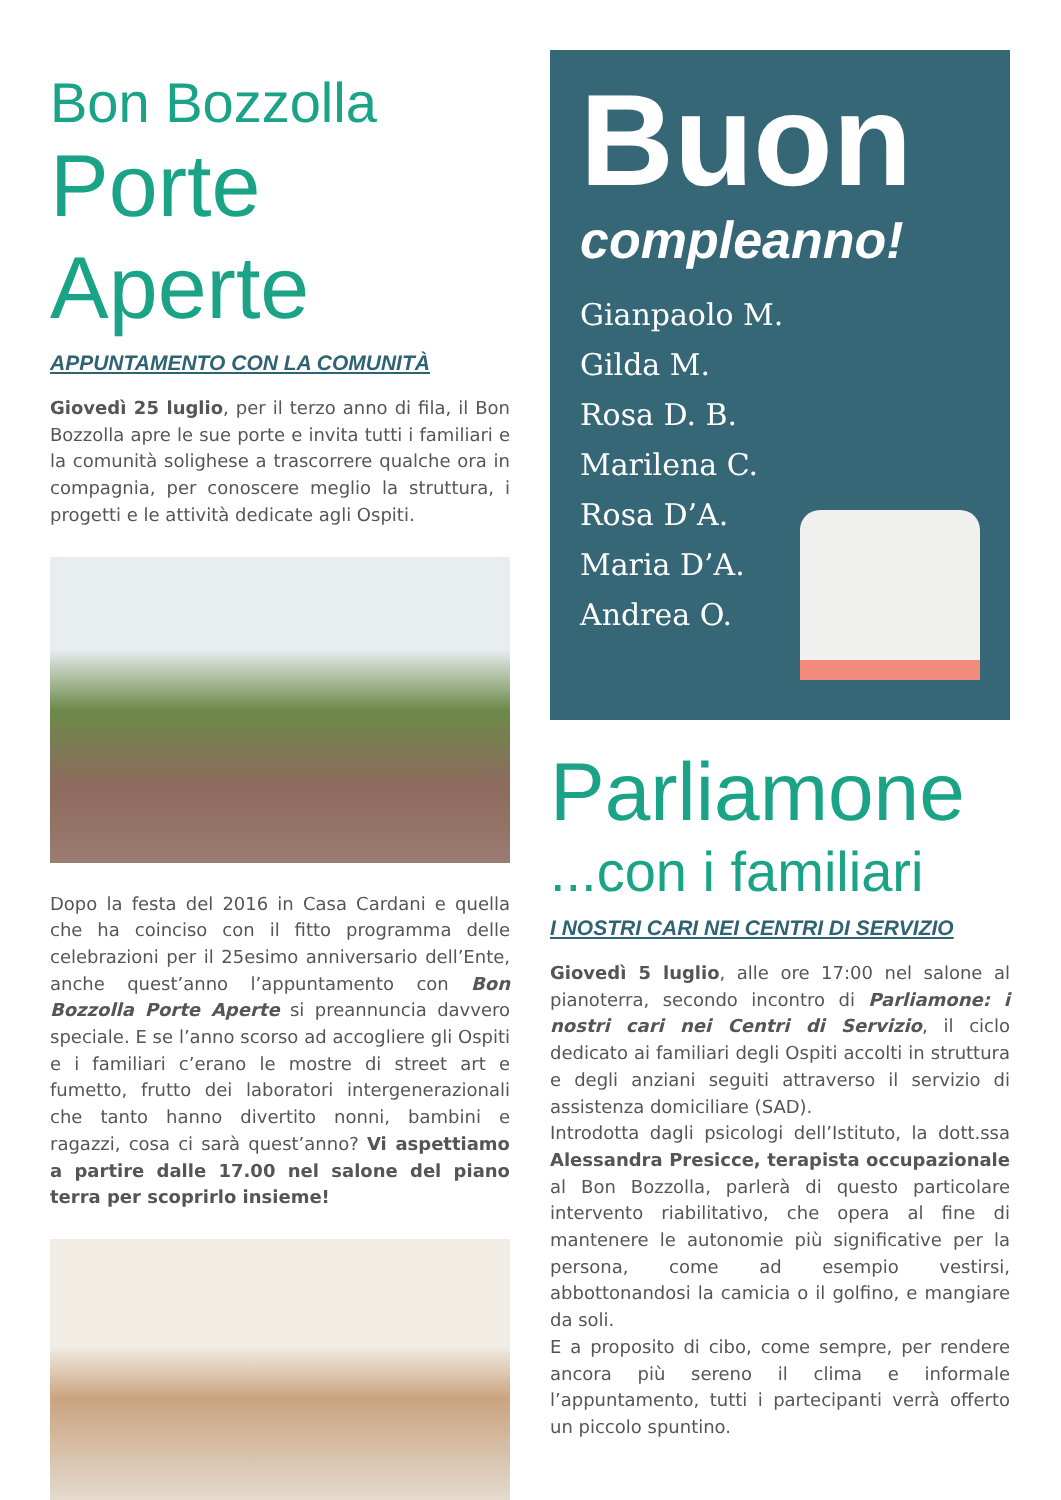Bon Bozzolla
Porte Aperte
APPUNTAMENTO CON LA COMUNITÀ
Giovedì 25 luglio, per il terzo anno di fila, il Bon Bozzolla apre le sue porte e invita tutti i familiari e la comunità solighese a trascorrere qualche ora in compagnia, per conoscere meglio la struttura, i progetti e le attività dedicate agli Ospiti.
Dopo la festa del 2016 in Casa Cardani e quella che ha coinciso con il fitto programma delle celebrazioni per il 25esimo anniversario dell’Ente, anche quest’anno l’appuntamento con Bon Bozzolla Porte Aperte si preannuncia davvero speciale. E se l’anno scorso ad accogliere gli Ospiti e i familiari c’erano le mostre di street art e fumetto, frutto dei laboratori intergenerazionali che tanto hanno divertito nonni, bambini e ragazzi, cosa ci sarà quest’anno? Vi aspettiamo a partire dalle 17.00 nel salone del piano terra per scoprirlo insieme!
Buon
compleanno!
Gianpaolo M.
Gilda M.
Rosa D. B.
Marilena C.
Rosa D’A.
Maria D’A.
Andrea O.
Parliamone
...con i familiari
I NOSTRI CARI NEI CENTRI DI SERVIZIO
Giovedì 5 luglio, alle ore 17:00 nel salone al pianoterra, secondo incontro di Parliamone: i nostri cari nei Centri di Servizio, il ciclo dedicato ai familiari degli Ospiti accolti in struttura e degli anziani seguiti attraverso il servizio di assistenza domiciliare (SAD).
Introdotta dagli psicologi dell’Istituto, la dott.ssa Alessandra Presicce, terapista occupazionale al Bon Bozzolla, parlerà di questo particolare intervento riabilitativo, che opera al fine di mantenere le autonomie più significative per la persona, come ad esempio vestirsi, abbottonandosi la camicia o il golfino, e mangiare da soli.
E a proposito di cibo, come sempre, per rendere ancora più sereno il clima e informale l’appuntamento, tutti i partecipanti verrà offerto un piccolo spuntino.